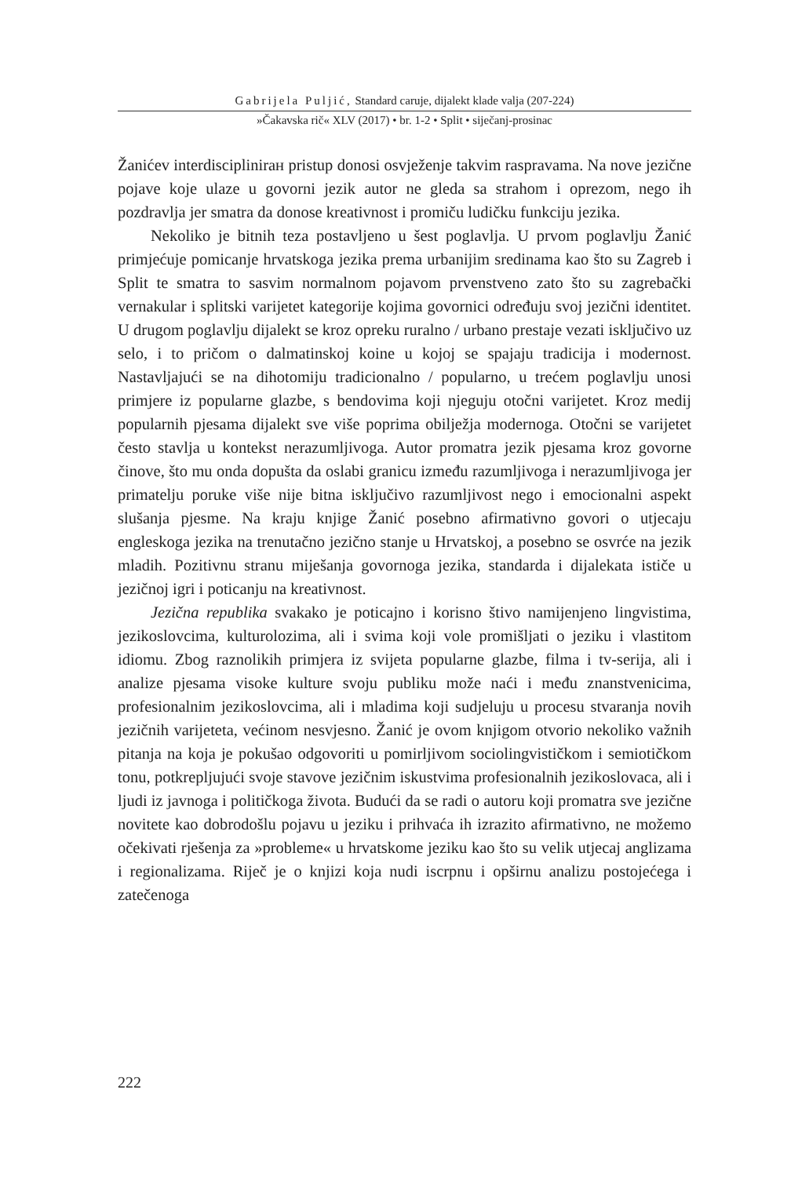Gabrijela Puljić, Standard caruje, dijalekt klade valja (207-224)
»Čakavska rič« XLV (2017) • br. 1-2 • Split • siječanj-prosinac
Žanićev interdisciplinirан pristup donosi osvježenje takvim raspravama. Na nove jezične pojave koje ulaze u govorni jezik autor ne gleda sa strahom i oprezom, nego ih pozdravlja jer smatra da donose kreativnost i promiču ludičku funkciju jezika.
Nekoliko je bitnih teza postavljeno u šest poglavlja. U prvom poglavlju Žanić primjećuje pomicanje hrvatskoga jezika prema urbanijim sredinama kao što su Zagreb i Split te smatra to sasvim normalnom pojavom prvenstveno zato što su zagrebački vernakular i splitski varijetet kategorije kojima govornici određuju svoj jezični identitet. U drugom poglavlju dijalekt se kroz opreku ruralno / urbano prestaje vezati isključivo uz selo, i to pričom o dalmatinskoj koine u kojoj se spajaju tradicija i modernost. Nastavljajući se na dihotomiju tradicionalno / popularno, u trećem poglavlju unosi primjere iz popularne glazbe, s bendovima koji njeguju otočni varijetet. Kroz medij popularnih pjesama dijalekt sve više poprima obilježja modernoga. Otočni se varijetet često stavlja u kontekst nerazumljivoga. Autor promatra jezik pjesama kroz govorne činove, što mu onda dopušta da oslabi granicu između razumljivoga i nerazumljivoga jer primatelju poruke više nije bitna isključivo razumljivost nego i emocionalni aspekt slušanja pjesme. Na kraju knjige Žanić posebno afirmativno govori o utjecaju engleskoga jezika na trenutačno jezično stanje u Hrvatskoj, a posebno se osvrće na jezik mladih. Pozitivnu stranu miješanja govornoga jezika, standarda i dijalekata ističe u jezičnoj igri i poticanju na kreativnost.
Jezična republika svakako je poticajno i korisno štivo namijenjeno lingvistima, jezikoslovcima, kulturolozima, ali i svima koji vole promišljati o jeziku i vlastitom idiomu. Zbog raznolikih primjera iz svijeta popularne glazbe, filma i tv-serija, ali i analize pjesama visoke kulture svoju publiku može naći i među znanstvenicima, profesionalnim jezikoslovcima, ali i mladima koji sudjeluju u procesu stvaranja novih jezičnih varijeteta, većinom nesvjesno. Žanić je ovom knjigom otvorio nekoliko važnih pitanja na koja je pokušao odgovoriti u pomirljivom sociolingvističkom i semiotičkom tonu, potkrepljujući svoje stavove jezičnim iskustvima profesionalnih jezikoslovaca, ali i ljudi iz javnoga i političkoga života. Budući da se radi o autoru koji promatra sve jezične novitete kao dobrodošlu pojavu u jeziku i prihvaća ih izrazito afirmativno, ne možemo očekivati rješenja za »probleme« u hrvatskome jeziku kao što su velik utjecaj anglizama i regionalizama. Riječ je o knjizi koja nudi iscrpnu i opširnu analizu postojećega i zatečenoga
222